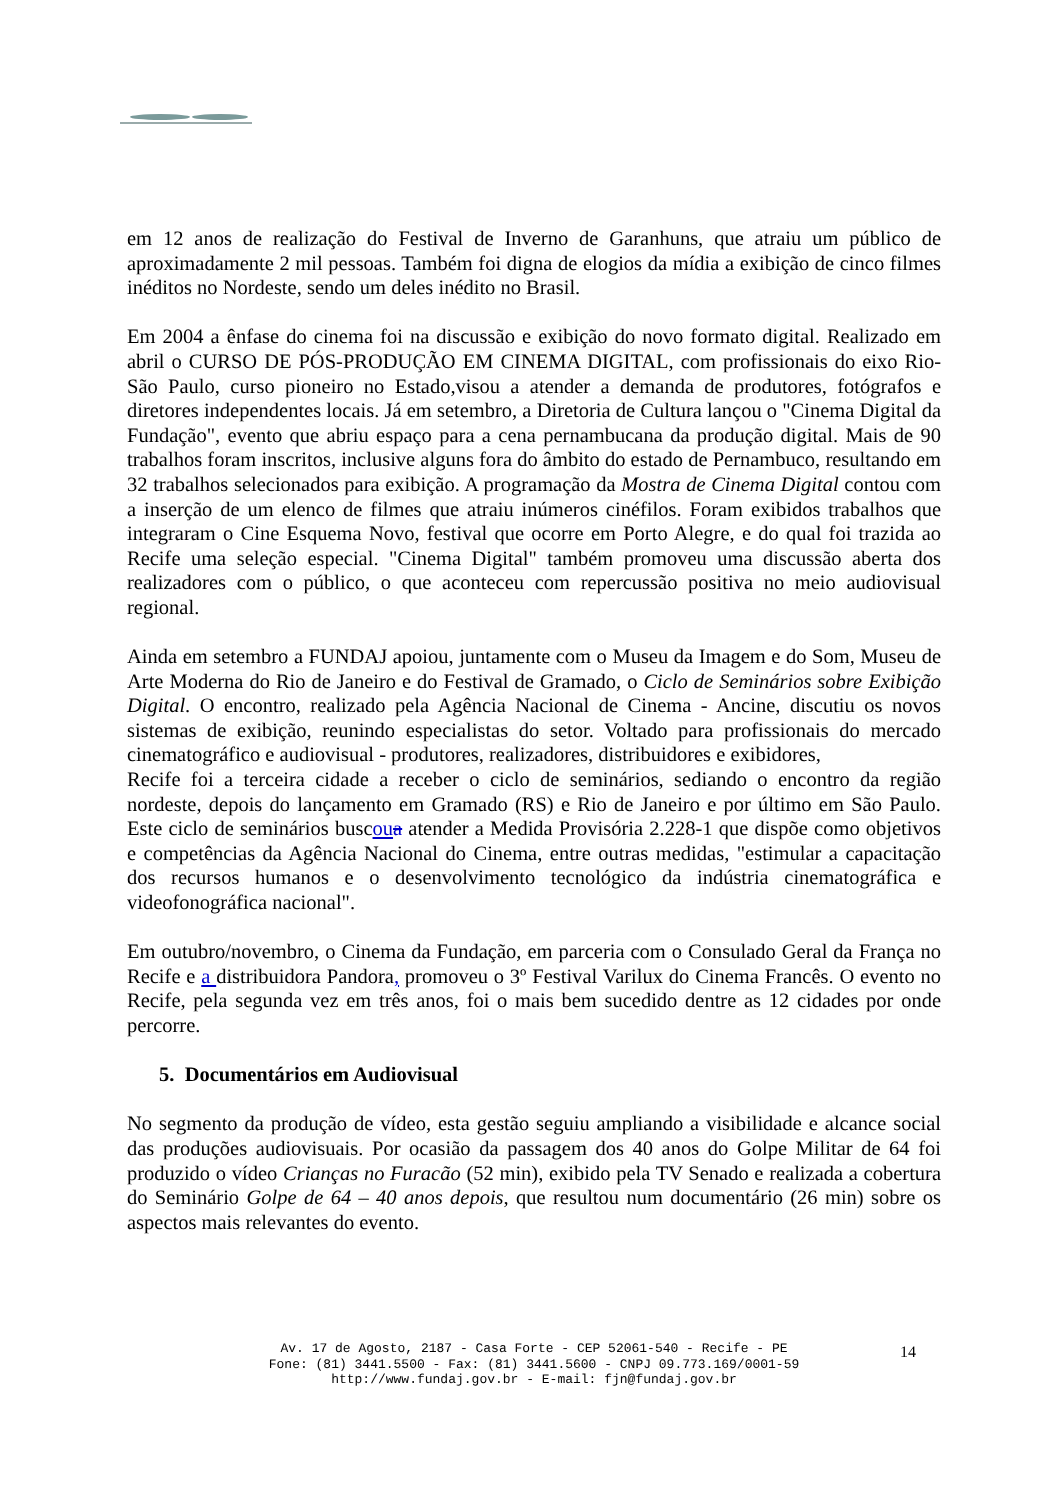em 12 anos de realização do Festival de Inverno de Garanhuns, que atraiu um público de aproximadamente 2 mil pessoas. Também foi digna de elogios da mídia a exibição de cinco filmes inéditos no Nordeste, sendo um deles inédito no Brasil.
Em 2004 a ênfase do cinema foi na discussão e exibição do novo formato digital. Realizado em abril o CURSO DE PÓS-PRODUÇÃO EM CINEMA DIGITAL, com profissionais do eixo Rio-São Paulo, curso pioneiro no Estado,visou a atender a demanda de produtores, fotógrafos e diretores independentes locais. Já em setembro, a Diretoria de Cultura lançou o "Cinema Digital da Fundação", evento que abriu espaço para a cena pernambucana da produção digital. Mais de 90 trabalhos foram inscritos, inclusive alguns fora do âmbito do estado de Pernambuco, resultando em 32 trabalhos selecionados para exibição. A programação da Mostra de Cinema Digital contou com a inserção de um elenco de filmes que atraiu inúmeros cinéfilos. Foram exibidos trabalhos que integraram o Cine Esquema Novo, festival que ocorre em Porto Alegre, e do qual foi trazida ao Recife uma seleção especial. "Cinema Digital" também promoveu uma discussão aberta dos realizadores com o público, o que aconteceu com repercussão positiva no meio audiovisual regional.
Ainda em setembro a FUNDAJ apoiou, juntamente com o Museu da Imagem e do Som, Museu de Arte Moderna do Rio de Janeiro e do Festival de Gramado, o Ciclo de Seminários sobre Exibição Digital. O encontro, realizado pela Agência Nacional de Cinema - Ancine, discutiu os novos sistemas de exibição, reunindo especialistas do setor. Voltado para profissionais do mercado cinematográfico e audiovisual - produtores, realizadores, distribuidores e exibidores,
Recife foi a terceira cidade a receber o ciclo de seminários, sediando o encontro da região nordeste, depois do lançamento em Gramado (RS) e Rio de Janeiro e por último em São Paulo. Este ciclo de seminários buscou a atender a Medida Provisória 2.228-1 que dispõe como objetivos e competências da Agência Nacional do Cinema, entre outras medidas, "estimular a capacitação dos recursos humanos e o desenvolvimento tecnológico da indústria cinematográfica e videofonográfica nacional".
Em outubro/novembro, o Cinema da Fundação, em parceria com o Consulado Geral da França no Recife e a distribuidora Pandora, promoveu o 3º Festival Varilux do Cinema Francês. O evento no Recife, pela segunda vez em três anos, foi o mais bem sucedido dentre as 12 cidades por onde percorre.
5. Documentários em Audiovisual
No segmento da produção de vídeo, esta gestão seguiu ampliando a visibilidade e alcance social das produções audiovisuais. Por ocasião da passagem dos 40 anos do Golpe Militar de 64 foi produzido o vídeo Crianças no Furacão (52 min), exibido pela TV Senado e realizada a cobertura do Seminário Golpe de 64 – 40 anos depois, que resultou num documentário (26 min) sobre os aspectos mais relevantes do evento.
Av. 17 de Agosto, 2187 - Casa Forte - CEP 52061-540 - Recife - PE
Fone: (81) 3441.5500 - Fax: (81) 3441.5600 - CNPJ 09.773.169/0001-59
http://www.fundaj.gov.br - E-mail: fjn@fundaj.gov.br
14